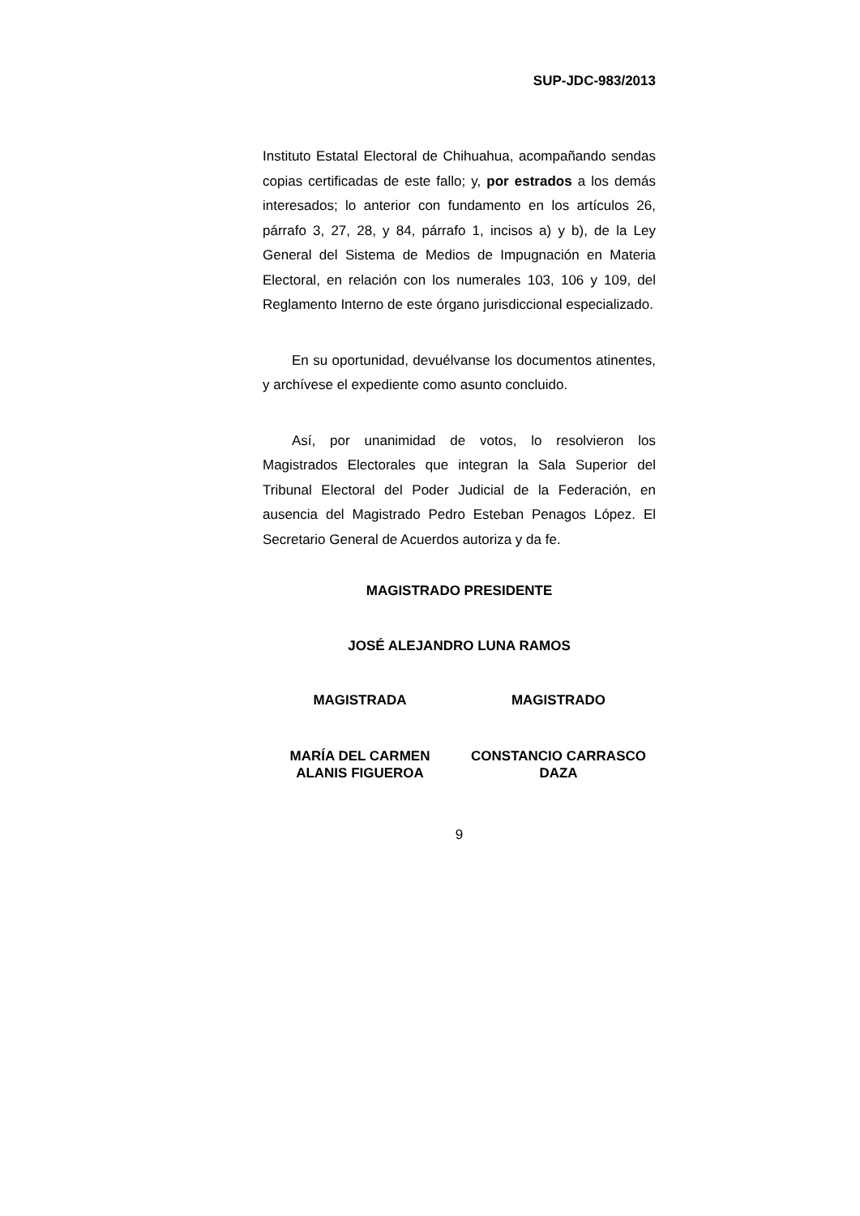SUP-JDC-983/2013
Instituto Estatal Electoral de Chihuahua, acompañando sendas copias certificadas de este fallo; y, por estrados a los demás interesados; lo anterior con fundamento en los artículos 26, párrafo 3, 27, 28, y 84, párrafo 1, incisos a) y b), de la Ley General del Sistema de Medios de Impugnación en Materia Electoral, en relación con los numerales 103, 106 y 109, del Reglamento Interno de este órgano jurisdiccional especializado.
En su oportunidad, devuélvanse los documentos atinentes, y archívese el expediente como asunto concluido.
Así, por unanimidad de votos, lo resolvieron los Magistrados Electorales que integran la Sala Superior del Tribunal Electoral del Poder Judicial de la Federación, en ausencia del Magistrado Pedro Esteban Penagos López. El Secretario General de Acuerdos autoriza y da fe.
MAGISTRADO PRESIDENTE
JOSÉ ALEJANDRO LUNA RAMOS
MAGISTRADA MAGISTRADO
MARÍA DEL CARMEN ALANIS FIGUEROA
CONSTANCIO CARRASCO DAZA
9